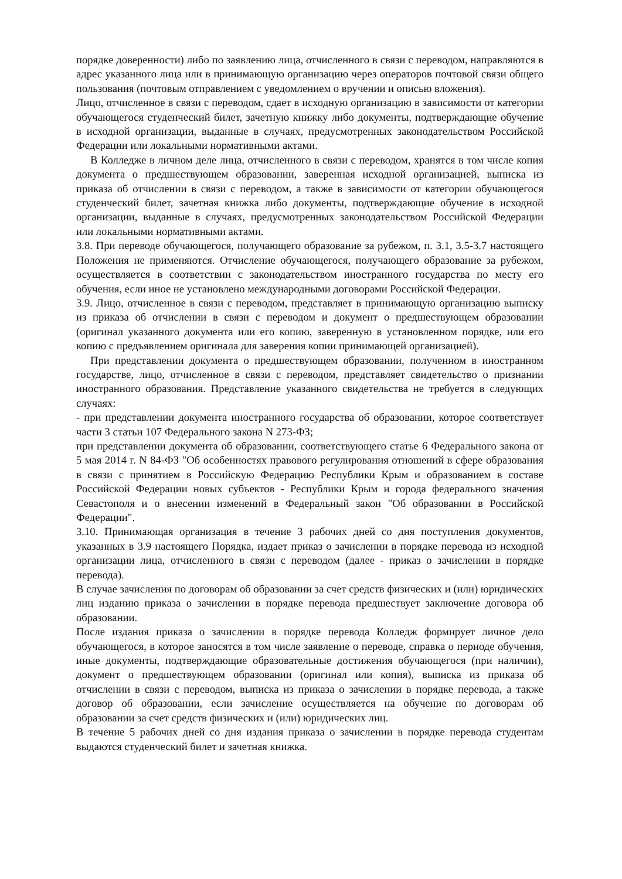порядке доверенности) либо по заявлению лица, отчисленного в связи с переводом, направляются в адрес указанного лица или в принимающую организацию через операторов почтовой связи общего пользования (почтовым отправлением с уведомлением о вручении и описью вложения).
Лицо, отчисленное в связи с переводом, сдает в исходную организацию в зависимости от категории обучающегося студенческий билет, зачетную книжку либо документы, подтверждающие обучение в исходной организации, выданные в случаях, предусмотренных законодательством Российской Федерации или локальными нормативными актами.
В Колледже в личном деле лица, отчисленного в связи с переводом, хранятся в том числе копия документа о предшествующем образовании, заверенная исходной организацией, выписка из приказа об отчислении в связи с переводом, а также в зависимости от категории обучающегося студенческий билет, зачетная книжка либо документы, подтверждающие обучение в исходной организации, выданные в случаях, предусмотренных законодательством Российской Федерации или локальными нормативными актами.
3.8. При переводе обучающегося, получающего образование за рубежом, п. 3.1, 3.5-3.7 настоящего Положения не применяются. Отчисление обучающегося, получающего образование за рубежом, осуществляется в соответствии с законодательством иностранного государства по месту его обучения, если иное не установлено международными договорами Российской Федерации.
3.9. Лицо, отчисленное в связи с переводом, представляет в принимающую организацию выписку из приказа об отчислении в связи с переводом и документ о предшествующем образовании (оригинал указанного документа или его копию, заверенную в установленном порядке, или его копию с предъявлением оригинала для заверения копии принимающей организацией).
При представлении документа о предшествующем образовании, полученном в иностранном государстве, лицо, отчисленное в связи с переводом, представляет свидетельство о признании иностранного образования. Представление указанного свидетельства не требуется в следующих случаях:
- при представлении документа иностранного государства об образовании, которое соответствует части 3 статьи 107 Федерального закона N 273-ФЗ;
при представлении документа об образовании, соответствующего статье 6 Федерального закона от 5 мая 2014 г. N 84-ФЗ "Об особенностях правового регулирования отношений в сфере образования в связи с принятием в Российскую Федерацию Республики Крым и образованием в составе Российской Федерации новых субъектов - Республики Крым и города федерального значения Севастополя и о внесении изменений в Федеральный закон "Об образовании в Российской Федерации".
3.10. Принимающая организация в течение 3 рабочих дней со дня поступления документов, указанных в 3.9 настоящего Порядка, издает приказ о зачислении в порядке перевода из исходной организации лица, отчисленного в связи с переводом (далее - приказ о зачислении в порядке перевода).
В случае зачисления по договорам об образовании за счет средств физических и (или) юридических лиц изданию приказа о зачислении в порядке перевода предшествует заключение договора об образовании.
После издания приказа о зачислении в порядке перевода Колледж формирует личное дело обучающегося, в которое заносятся в том числе заявление о переводе, справка о периоде обучения, иные документы, подтверждающие образовательные достижения обучающегося (при наличии), документ о предшествующем образовании (оригинал или копия), выписка из приказа об отчислении в связи с переводом, выписка из приказа о зачислении в порядке перевода, а также договор об образовании, если зачисление осуществляется на обучение по договорам об образовании за счет средств физических и (или) юридических лиц.
В течение 5 рабочих дней со дня издания приказа о зачислении в порядке перевода студентам выдаются студенческий билет и зачетная книжка.